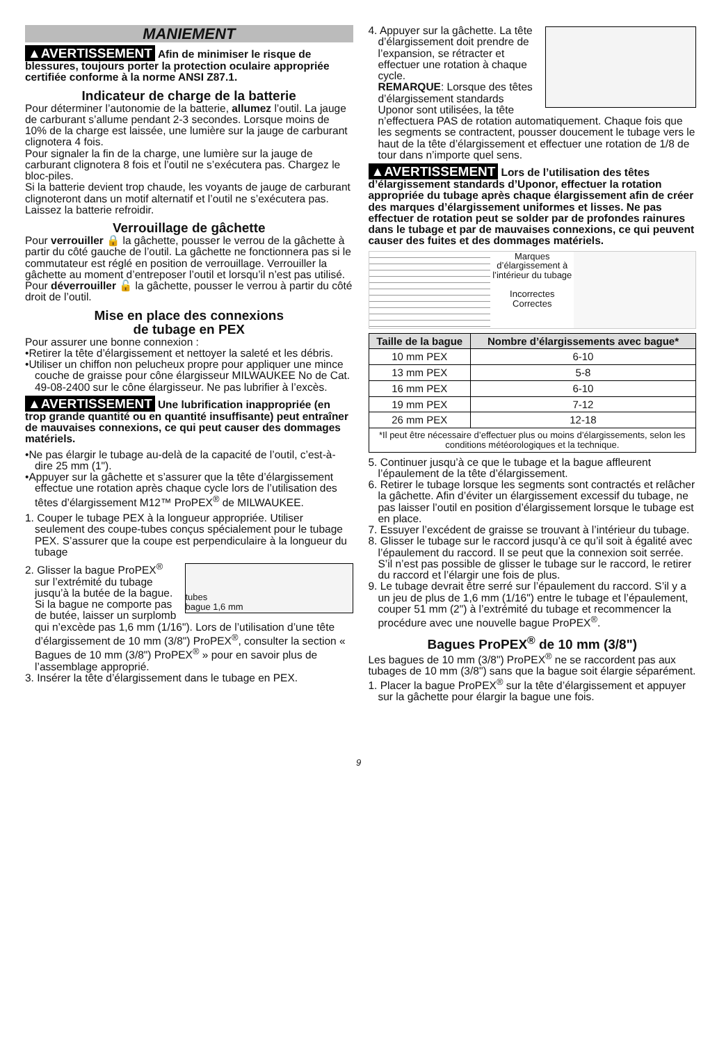MANIEMENT
▲AVERTISSEMENT Afin de minimiser le risque de blessures, toujours porter la protection oculaire appropriée certifiée conforme à la norme ANSI Z87.1.
Indicateur de charge de la batterie
Pour déterminer l’autonomie de la batterie, allumez l’outil. La jauge de carburant s’allume pendant 2-3 secondes. Lorsque moins de 10% de la charge est laissée, une lumière sur la jauge de carburant clignotera 4 fois.
Pour signaler la fin de la charge, une lumière sur la jauge de carburant clignotera 8 fois et l’outil ne s’exécutera pas. Chargez le bloc-piles.
Si la batterie devient trop chaude, les voyants de jauge de carburant clignoteront dans un motif alternatif et l’outil ne s’exécutera pas. Laissez la batterie refroidir.
Verrouillage de gâchette
Pour verrouiller 🔒 la gâchette, pousser le verrou de la gâchette à partir du côté gauche de l’outil. La gâchette ne fonctionnera pas si le commutateur est réglé en position de verrouillage. Verrouiller la gâchette au moment d’entreposer l’outil et lorsqu’il n’est pas utilisé. Pour déverrouiller 🔓 la gâchette, pousser le verrou à partir du côté droit de l’outil.
Mise en place des connexions
de tubage en PEX
Pour assurer une bonne connexion :
•Retirer la tête d’élargissement et nettoyer la saleté et les débris.
•Utiliser un chiffon non pelucheux propre pour appliquer une mince couche de graisse pour cône élargisseur MILWAUKEE No de Cat. 49-08-2400 sur le cône élargisseur. Ne pas lubrifier à l’excès.
▲AVERTISSEMENT Une lubrification inappropriée (en trop grande quantité ou en quantité insuffisante) peut entraîner de mauvaises connexions, ce qui peut causer des dommages matériels.
•Ne pas élargir le tubage au-delà de la capacité de l’outil, c’est-à-dire 25 mm (1").
•Appuyer sur la gâchette et s’assurer que la tête d’élargissement effectue une rotation après chaque cycle lors de l’utilisation des têtes d’élargissement M12™ ProPEX<sup>®</sup> de MILWAUKEE.
1. Couper le tubage PEX à la longueur appropriée. Utiliser seulement des coupe-tubes conçus spécialement pour le tubage PEX. S’assurer que la coupe est perpendiculaire à la longueur du tubage
tubes
bague 1,6 mm 2. Glisser la bague ProPEX<sup>®</sup> sur l’extrémité du tubage jusqu’à la butée de la bague. Si la bague ne comporte pas de butée, laisser un surplomb qui n’excède pas 1,6 mm (1/16"). Lors de l’utilisation d’une tête d’élargissement de 10 mm (3/8") ProPEX<sup>®</sup>, consulter la section « Bagues de 10 mm (3/8") ProPEX<sup>®</sup> » pour en savoir plus de l’assemblage approprié.
3. Insérer la tête d’élargissement dans le tubage en PEX.
4. Appuyer sur la gâchette. La tête d’élargissement doit prendre de l’expansion, se rétracter et effectuer une rotation à chaque cycle.
REMARQUE: Lorsque des têtes d’élargissement standards Uponor sont utilisées, la tête n’effectuera PAS de rotation automatiquement. Chaque fois que les segments se contractent, pousser doucement le tubage vers le haut de la tête d’élargissement et effectuer une rotation de 1/8 de tour dans n’importe quel sens.
▲AVERTISSEMENT Lors de l’utilisation des têtes d’élargissement standards d’Uponor, effectuer la rotation appropriée du tubage après chaque élargissement afin de créer des marques d’élargissement uniformes et lisses. Ne pas effectuer de rotation peut se solder par de profondes rainures dans le tubage et par de mauvaises connexions, ce qui peuvent causer des fuites et des dommages matériels.
Marques d’élargissement à l’intérieur du tubage
Incorrectes
Correctes
| Taille de la bague | Nombre d’élargissements avec bague* |
| --- | --- |
| 10 mm PEX | 6-10 |
| 13 mm PEX | 5-8 |
| 16 mm PEX | 6-10 |
| 19 mm PEX | 7-12 |
| 26 mm PEX | 12-18 |
| *Il peut être nécessaire d’effectuer plus ou moins d’élargissements, selon les conditions météorologiques et la technique. | |
5. Continuer jusqu’à ce que le tubage et la bague affleurent l’épaulement de la tête d’élargissement.
6. Retirer le tubage lorsque les segments sont contractés et relâcher la gâchette. Afin d’éviter un élargissement excessif du tubage, ne pas laisser l’outil en position d’élargissement lorsque le tubage est en place.
7. Essuyer l’excédent de graisse se trouvant à l’intérieur du tubage.
8. Glisser le tubage sur le raccord jusqu’à ce qu’il soit à égalité avec l’épaulement du raccord. Il se peut que la connexion soit serrée. S’il n’est pas possible de glisser le tubage sur le raccord, le retirer du raccord et l’élargir une fois de plus.
9. Le tubage devrait être serré sur l’épaulement du raccord. S’il y a un jeu de plus de 1,6 mm (1/16") entre le tubage et l’épaulement, couper 51 mm (2") à l’extrémité du tubage et recommencer la procédure avec une nouvelle bague ProPEX<sup>®</sup>.
Bagues ProPEX<sup>®</sup> de 10 mm (3/8")
Les bagues de 10 mm (3/8") ProPEX<sup>®</sup> ne se raccordent pas aux tubages de 10 mm (3/8") sans que la bague soit élargie séparément.
1. Placer la bague ProPEX<sup>®</sup> sur la tête d’élargissement et appuyer sur la gâchette pour élargir la bague une fois.
9